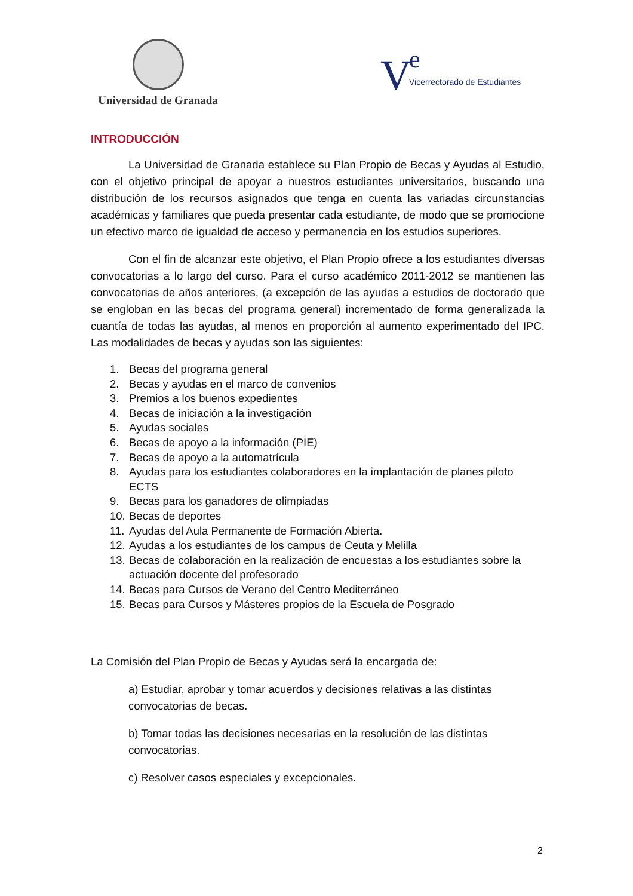Universidad de Granada
V e
Vicerrectorado de Estudiantes
INTRODUCCIÓN
La Universidad de Granada establece su Plan Propio de Becas y Ayudas al Estudio, con el objetivo principal de apoyar a nuestros estudiantes universitarios, buscando una distribución de los recursos asignados que tenga en cuenta las variadas circunstancias académicas y familiares que pueda presentar cada estudiante, de modo que se promocione un efectivo marco de igualdad de acceso y permanencia en los estudios superiores.
Con el fin de alcanzar este objetivo, el Plan Propio ofrece a los estudiantes diversas convocatorias a lo largo del curso. Para el curso académico 2011-2012 se mantienen las convocatorias de años anteriores, (a excepción de las ayudas a estudios de doctorado que se engloban en las becas del programa general) incrementado de forma generalizada la cuantía de todas las ayudas, al menos en proporción al aumento experimentado del IPC. Las modalidades de becas y ayudas son las siguientes:
1. Becas del programa general
2. Becas y ayudas en el marco de convenios
3. Premios a los buenos expedientes
4. Becas de iniciación a la investigación
5. Ayudas sociales
6. Becas de apoyo a la información (PIE)
7. Becas de apoyo a la automatrícula
8. Ayudas para los estudiantes colaboradores en la implantación de planes piloto ECTS
9. Becas para los ganadores de olimpiadas
10. Becas de deportes
11. Ayudas del Aula Permanente de Formación Abierta.
12. Ayudas a los estudiantes de los campus de Ceuta y Melilla
13. Becas de colaboración en la realización de encuestas a los estudiantes sobre la actuación docente del profesorado
14. Becas para Cursos de Verano del Centro Mediterráneo
15. Becas para Cursos y Másteres propios de la Escuela de Posgrado
La Comisión del Plan Propio de Becas y Ayudas será la encargada de:
a) Estudiar, aprobar y tomar acuerdos y decisiones relativas a las distintas convocatorias de becas.
b) Tomar todas las decisiones necesarias en la resolución de las distintas convocatorias.
c) Resolver casos especiales y excepcionales.
2